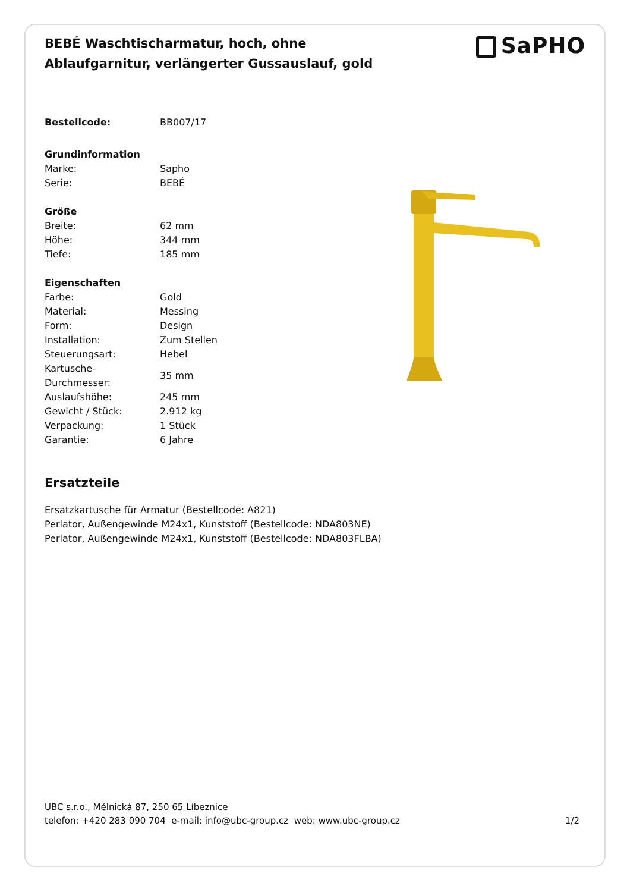BEBÉ Waschtischarmatur, hoch, ohne Ablaufgarnitur, verlängerter Gussauslauf, gold
SaPHO
| Bestellcode: | BB007/17 |
| Grundinformation | |
| Marke: | Sapho |
| Serie: | BEBÉ |
| Größe | |
| Breite: | 62 mm |
| Höhe: | 344 mm |
| Tiefe: | 185 mm |
| Eigenschaften | |
| Farbe: | Gold |
| Material: | Messing |
| Form: | Design |
| Installation: | Zum Stellen |
| Steuerungsart: | Hebel |
| Kartusche- Durchmesser: | 35 mm |
| Auslaufshöhe: | 245 mm |
| Gewicht / Stück: | 2.912 kg |
| Verpackung: | 1 Stück |
| Garantie: | 6 Jahre |
Ersatzteile
Ersatzkartusche für Armatur (Bestellcode: A821)
Perlator, Außengewinde M24x1, Kunststoff (Bestellcode: NDA803NE)
Perlator, Außengewinde M24x1, Kunststoff (Bestellcode: NDA803FLBA)
UBC s.r.o., Mělnická 87, 250 65 Líbeznice
telefon: +420 283 090 704 e-mail: info@ubc-group.cz web: www.ubc-group.cz
1/2